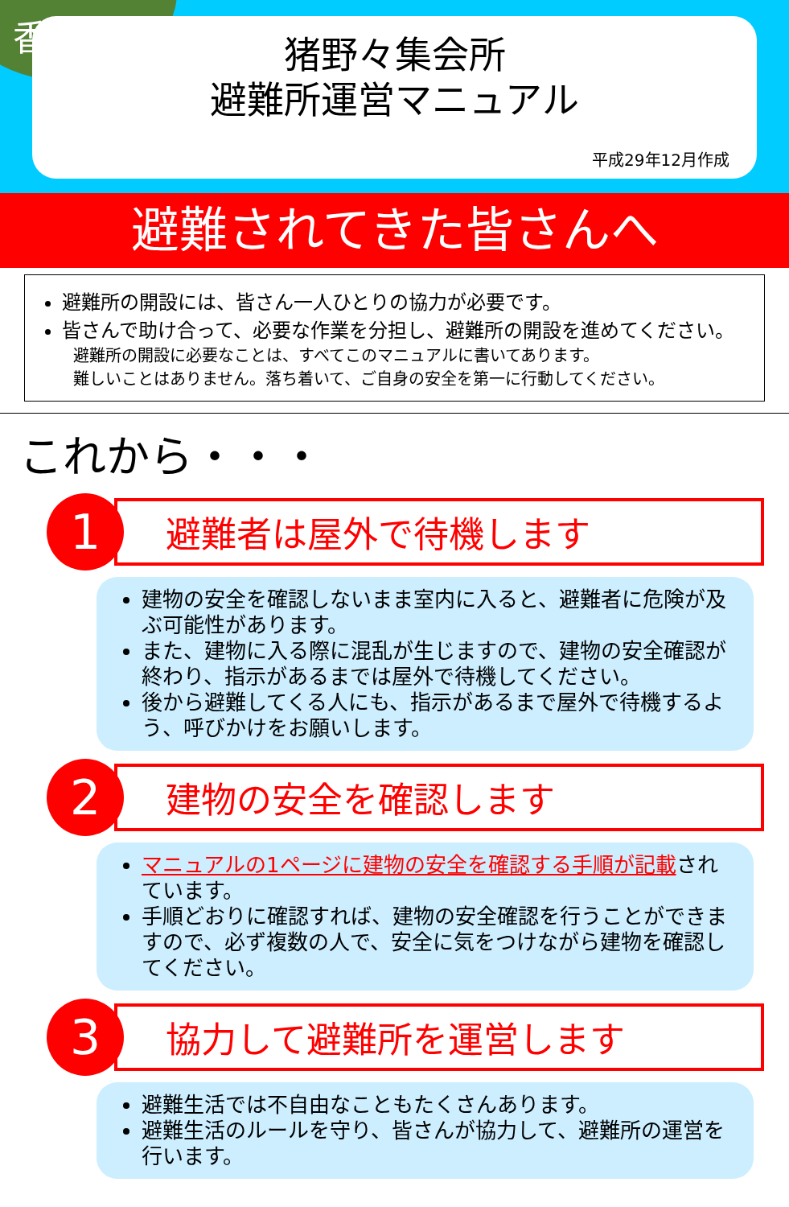猪野々集会所
避難所運営マニュアル
平成29年12月作成
香美市
避難されてきた皆さんへ
避難所の開設には、皆さん一人ひとりの協力が必要です。
皆さんで助け合って、必要な作業を分担し、避難所の開設を進めてください。
避難所の開設に必要なことは、すべてこのマニュアルに書いてあります。
難しいことはありません。落ち着いて、ご自身の安全を第一に行動してください。
これから・・・
1 避難者は屋外で待機します
建物の安全を確認しないまま室内に入ると、避難者に危険が及ぶ可能性があります。
また、建物に入る際に混乱が生じますので、建物の安全確認が終わり、指示があるまでは屋外で待機してください。
後から避難してくる人にも、指示があるまで屋外で待機するよう、呼びかけをお願いします。
2 建物の安全を確認します
マニュアルの1ページに建物の安全を確認する手順が記載されています。
手順どおりに確認すれば、建物の安全確認を行うことができますので、必ず複数の人で、安全に気をつけながら建物を確認してください。
3 協力して避難所を運営します
避難生活では不自由なこともたくさんあります。
避難生活のルールを守り、皆さんが協力して、避難所の運営を行います。